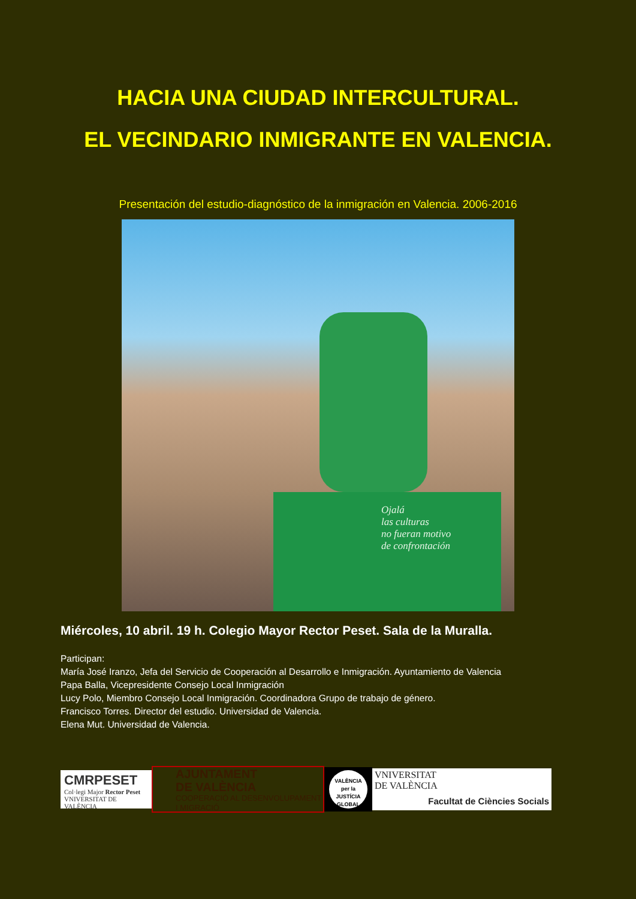HACIA UNA CIUDAD INTERCULTURAL.
EL VECINDARIO INMIGRANTE EN VALENCIA.
Presentación del estudio-diagnóstico de la inmigración en Valencia. 2006-2016
Ojalá
las culturas
no fueran motivo
de confrontación
Miércoles, 10 abril. 19 h. Colegio Mayor Rector Peset. Sala de la Muralla.
Participan:
María José Iranzo, Jefa del Servicio de Cooperación al Desarrollo e Inmigración. Ayuntamiento de Valencia
Papa Balla, Vicepresidente Consejo Local Inmigración
Lucy Polo, Miembro Consejo Local Inmigración. Coordinadora Grupo de trabajo de género.
Francisco Torres. Director del estudio. Universidad de Valencia.
Elena Mut. Universidad de Valencia.
CMRPESET
Col·legi Major Rector Peset
VNIVERSITAT DE VALÈNCIA
AJUNTAMENT
DE VALÈNCIA
COOPERACIÓ AL DESENVOLUPAMENT
I MIGRACIÓ
VALÈNCIA
per la JUSTÍCIA
GLOBAL
VNIVERSITAT
DE VALÈNCIA
Facultat de Ciències Socials